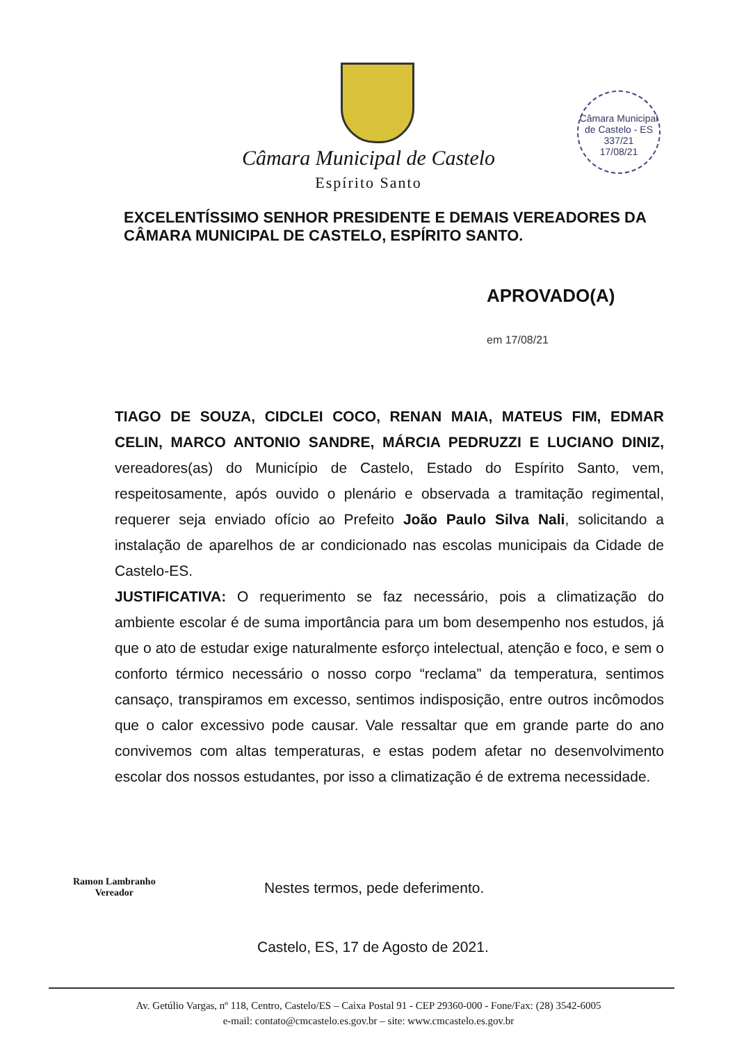Câmara Municipal de Castelo - ES
337/21
17/08/21
Câmara Municipal de Castelo
Espírito Santo
EXCELENTÍSSIMO SENHOR PRESIDENTE E DEMAIS VEREADORES DA CÂMARA MUNICIPAL DE CASTELO, ESPÍRITO SANTO.
APROVADO(A)
em 17/08/21
TIAGO DE SOUZA, CIDCLEI COCO, RENAN MAIA, MATEUS FIM, EDMAR CELIN, MARCO ANTONIO SANDRE, MÁRCIA PEDRUZZI E LUCIANO DINIZ, vereadores(as) do Município de Castelo, Estado do Espírito Santo, vem, respeitosamente, após ouvido o plenário e observada a tramitação regimental, requerer seja enviado ofício ao Prefeito João Paulo Silva Nali, solicitando a instalação de aparelhos de ar condicionado nas escolas municipais da Cidade de Castelo-ES.
JUSTIFICATIVA: O requerimento se faz necessário, pois a climatização do ambiente escolar é de suma importância para um bom desempenho nos estudos, já que o ato de estudar exige naturalmente esforço intelectual, atenção e foco, e sem o conforto térmico necessário o nosso corpo “reclama” da temperatura, sentimos cansaço, transpiramos em excesso, sentimos indisposição, entre outros incômodos que o calor excessivo pode causar. Vale ressaltar que em grande parte do ano convivemos com altas temperaturas, e estas podem afetar no desenvolvimento escolar dos nossos estudantes, por isso a climatização é de extrema necessidade.
Ramon Lambranho
Vereador
Nestes termos, pede deferimento.
Castelo, ES, 17 de Agosto de 2021.
Av. Getúlio Vargas, nº 118, Centro, Castelo/ES – Caixa Postal 91 - CEP 29360-000 - Fone/Fax: (28) 3542-6005
e-mail: contato@cmcastelo.es.gov.br – site: www.cmcastelo.es.gov.br